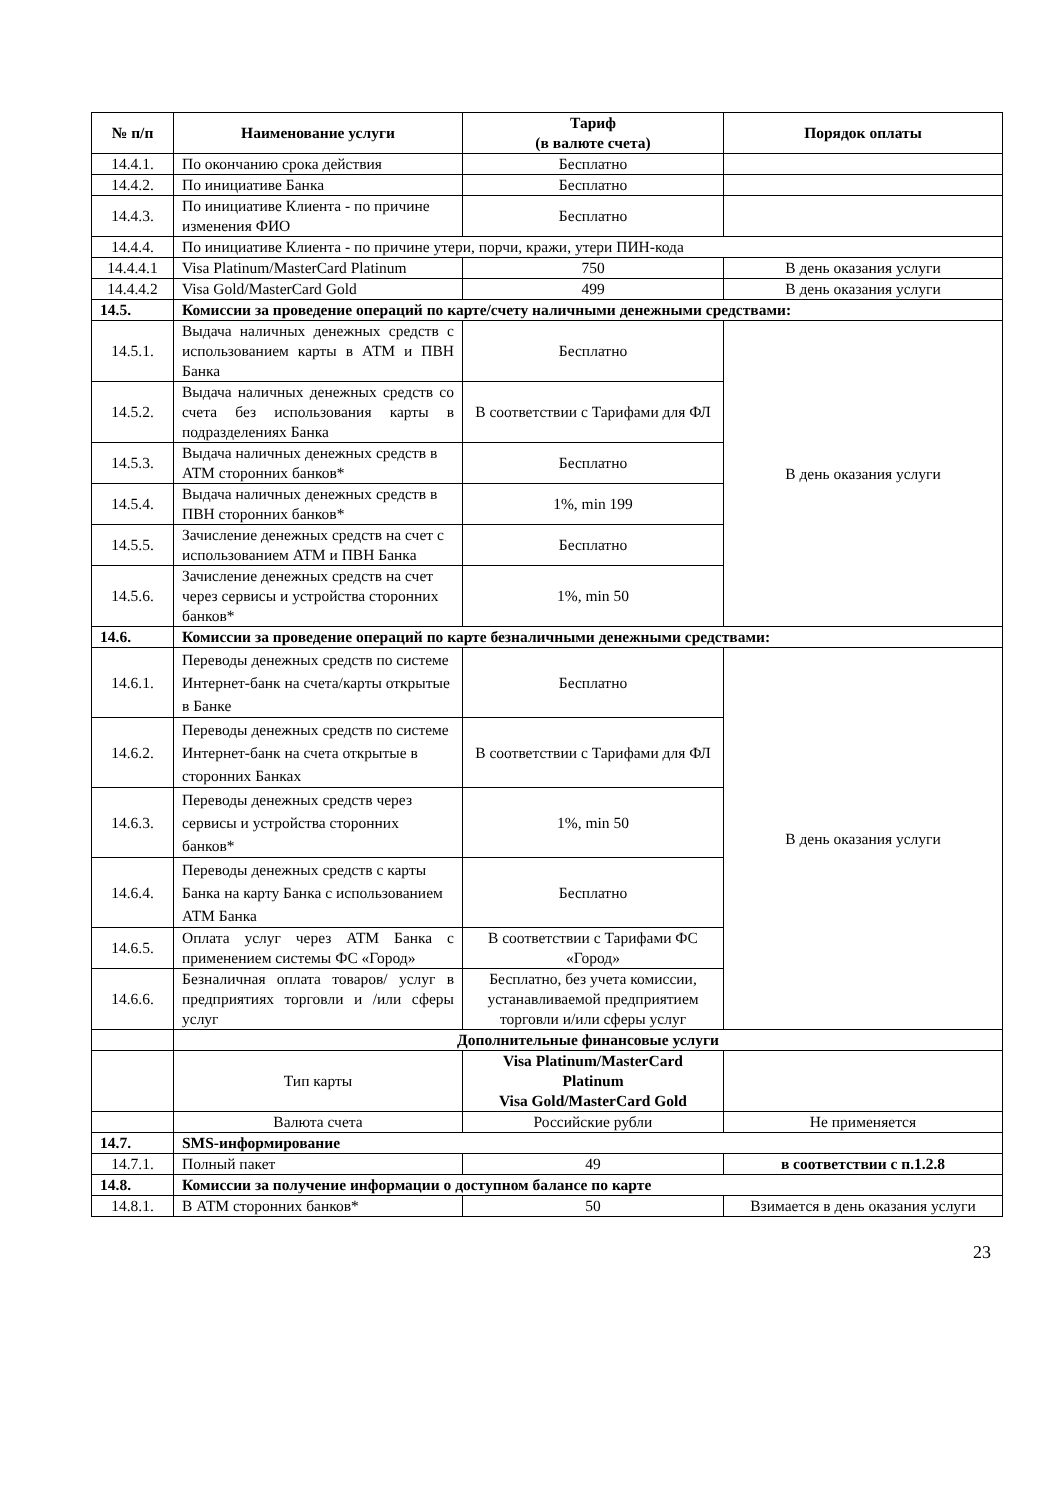| № п/п | Наименование услуги | Тариф (в валюте счета) | Порядок оплаты |
| --- | --- | --- | --- |
| 14.4.1. | По окончанию срока действия | Бесплатно | |
| 14.4.2. | По инициативе Банка | Бесплатно | |
| 14.4.3. | По инициативе Клиента - по причине изменения ФИО | Бесплатно | |
| 14.4.4. | По инициативе Клиента - по причине утери, порчи, кражи, утери ПИН-кода | | |
| 14.4.4.1 | Visa Platinum/MasterCard Platinum | 750 | В день оказания услуги |
| 14.4.4.2 | Visa Gold/MasterCard Gold | 499 | В день оказания услуги |
| 14.5. | Комиссии за проведение операций по карте/счету наличными денежными средствами: | | |
| 14.5.1. | Выдача наличных денежных средств с использованием карты в АТМ и ПВН Банка | Бесплатно | В день оказания услуги |
| 14.5.2. | Выдача наличных денежных средств со счета без использования карты в подразделениях Банка | В соответствии с Тарифами для ФЛ | |
| 14.5.3. | Выдача наличных денежных средств в АТМ сторонних банков* | Бесплатно | |
| 14.5.4. | Выдача наличных денежных средств в ПВН сторонних банков* | 1%, min 199 | |
| 14.5.5. | Зачисление денежных средств на счет с использованием АТМ и ПВН Банка | Бесплатно | |
| 14.5.6. | Зачисление денежных средств на счет через сервисы и устройства сторонних банков* | 1%, min 50 | |
| 14.6. | Комиссии за проведение операций по карте безналичными денежными средствами: | | |
| 14.6.1. | Переводы денежных средств по системе Интернет-банк на счета/карты открытые в Банке | Бесплатно | В день оказания услуги |
| 14.6.2. | Переводы денежных средств по системе Интернет-банк на счета открытые в сторонних Банках | В соответствии с Тарифами для ФЛ | |
| 14.6.3. | Переводы денежных средств через сервисы и устройства сторонних банков* | 1%, min 50 | |
| 14.6.4. | Переводы денежных средств с карты Банка на карту Банка с использованием АТМ Банка | Бесплатно | |
| 14.6.5. | Оплата услуг через АТМ Банка с применением системы ФС «Город» | В соответствии с Тарифами ФС «Город» | |
| 14.6.6. | Безналичная оплата товаров/ услуг в предприятиях торговли и /или сферы услуг | Бесплатно, без учета комиссии, устанавливаемой предприятием торговли и/или сферы услуг | |
| | Дополнительные финансовые услуги | | |
| | Тип карты | Visa Platinum/MasterCard Platinum Visa Gold/MasterCard Gold | |
| | Валюта счета | Российские рубли | Не применяется |
| 14.7. | SMS-информирование | | |
| 14.7.1. | Полный пакет | 49 | в соответствии с п.1.2.8 |
| 14.8. | Комиссии за получение информации о доступном балансе по карте | | |
| 14.8.1. | В АТМ сторонних банков* | 50 | Взимается в день оказания услуги |
23